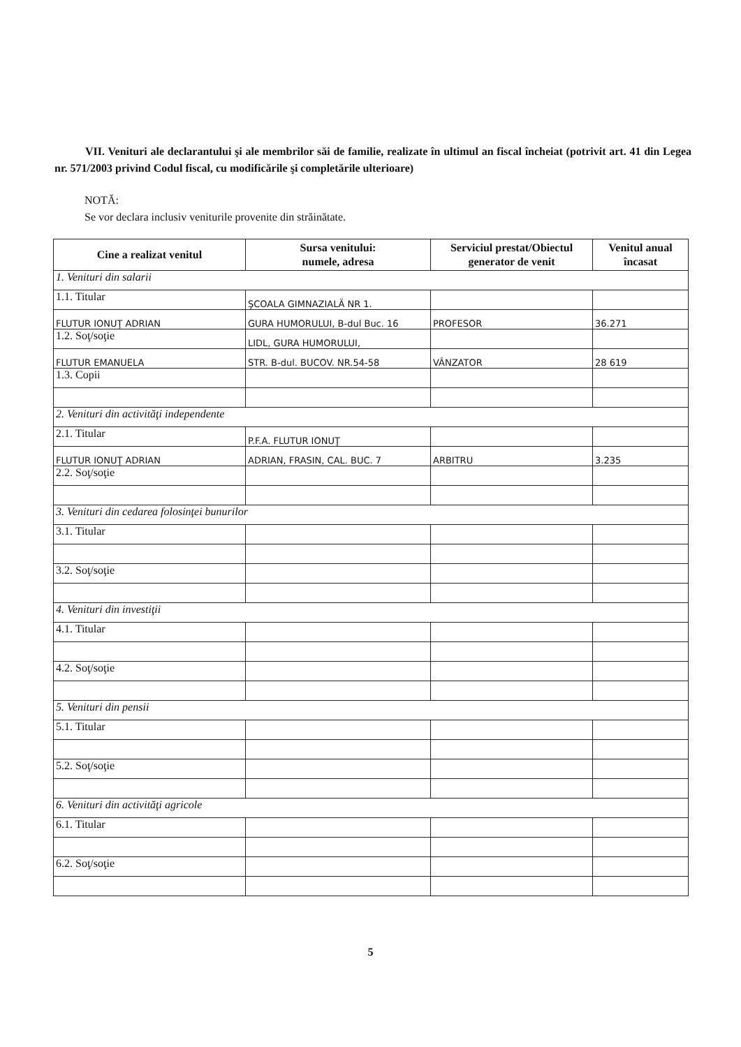VII. Venituri ale declarantului şi ale membrilor săi de familie, realizate în ultimul an fiscal încheiat (potrivit art. 41 din Legea nr. 571/2003 privind Codul fiscal, cu modificările şi completările ulterioare)
NOTĂ:
Se vor declara inclusiv veniturile provenite din străinătate.
| Cine a realizat venitul | Sursa venitului: numele, adresa | Serviciul prestat/Obiectul generator de venit | Venitul anual încasat |
| --- | --- | --- | --- |
| 1. Venituri din salarii | | | |
| 1.1. Titular | ŞCOALA GIMNAZIALĂ NR 1. | | |
| FLUTUR IONUŢ ADRIAN | GURA HUMORULUI, B-dul Buc. 16 | PROFESOR | 36.271 |
| 1.2. Soţ/soţie | LIDL, GURA HUMORULUI, | | |
| FLUTUR EMANUELA | STR. B-dul. BUCOV. NR.54-58 | VÂNZATOR | 28 619 |
| 1.3. Copii | | | |
| 2. Venituri din activităţi independente | | | |
| 2.1. Titular | P.F.A. FLUTUR IONUŢ | | |
| FLUTUR IONUŢ ADRIAN | ADRIAN, FRASIN, CAL. BUC. 7 | ARBITRU | 3.235 |
| 2.2. Soţ/soţie | | | |
| 3. Venituri din cedarea folosinţei bunurilor | | | |
| 3.1. Titular | | | |
| 3.2. Soţ/soţie | | | |
| 4. Venituri din investiţii | | | |
| 4.1. Titular | | | |
| 4.2. Soţ/soţie | | | |
| 5. Venituri din pensii | | | |
| 5.1. Titular | | | |
| 5.2. Soţ/soţie | | | |
| 6. Venituri din activităţi agricole | | | |
| 6.1. Titular | | | |
| 6.2. Soţ/soţie | | | |
5